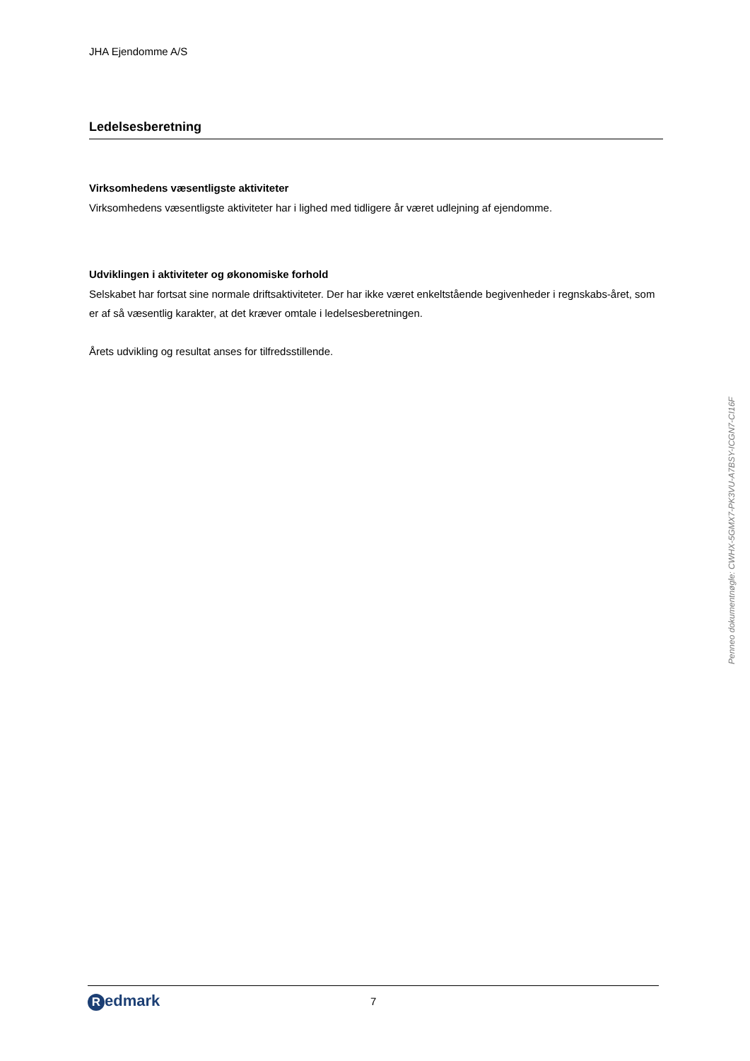JHA Ejendomme A/S
Ledelsesberetning
Virksomhedens væsentligste aktiviteter
Virksomhedens væsentligste aktiviteter har i lighed med tidligere år været udlejning af ejendomme.
Udviklingen i aktiviteter og økonomiske forhold
Selskabet har fortsat sine normale driftsaktiviteter. Der har ikke været enkeltstående begivenheder i regnskabs-året, som er af så væsentlig karakter, at det kræver omtale i ledelsesberetningen.
Årets udvikling og resultat anses for tilfredsstillende.
Penneo dokumentnøgle: CWHX-5GMX7-PK3VU-A7BSY-ICGN7-CI16F
Redmark
7